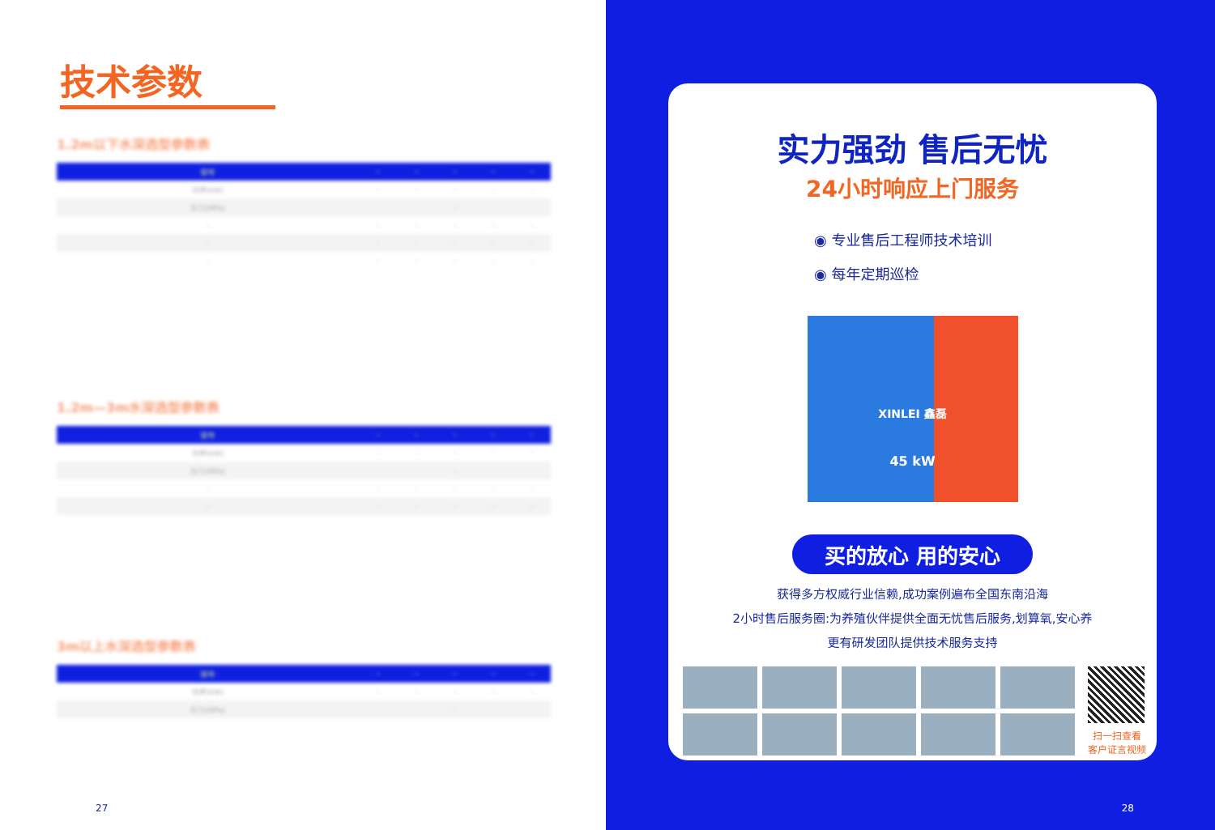技术参数
1.2m以下水深选型参数表
| 型号 | - | - | - | - | - |
| --- | --- | --- | --- | --- | --- |
| 功率(kW) | - | - | - | - | - |
| 压力(MPa) | - | | | | |
| - | - | - | - | - | - |
| - | - | - | - | - | - |
| - | - | - | - | - | - |
1.2m—3m水深选型参数表
| 型号 | - | - | - | - | - |
| --- | --- | --- | --- | --- | --- |
| 功率(kW) | - | - | - | - | - |
| 压力(MPa) | - | | | | |
| - | - | - | - | - | - |
| - | - | - | - | - | - |
3m以上水深选型参数表
| 型号 | - | - | - | - | - |
| --- | --- | --- | --- | --- | --- |
| 功率(kW) | - | - | - | - | - |
| 压力(MPa) | - | | | | |
27
实力强劲 售后无忧
24小时响应上门服务
◉ 专业售后工程师技术培训
◉ 每年定期巡检
XINLEI 鑫磊
45 kW
买的放心 用的安心
获得多方权威行业信赖,成功案例遍布全国东南沿海
2小时售后服务圈:为养殖伙伴提供全面无忧售后服务,划算氧,安心养
更有研发团队提供技术服务支持
扫一扫查看
客户证言视频
28